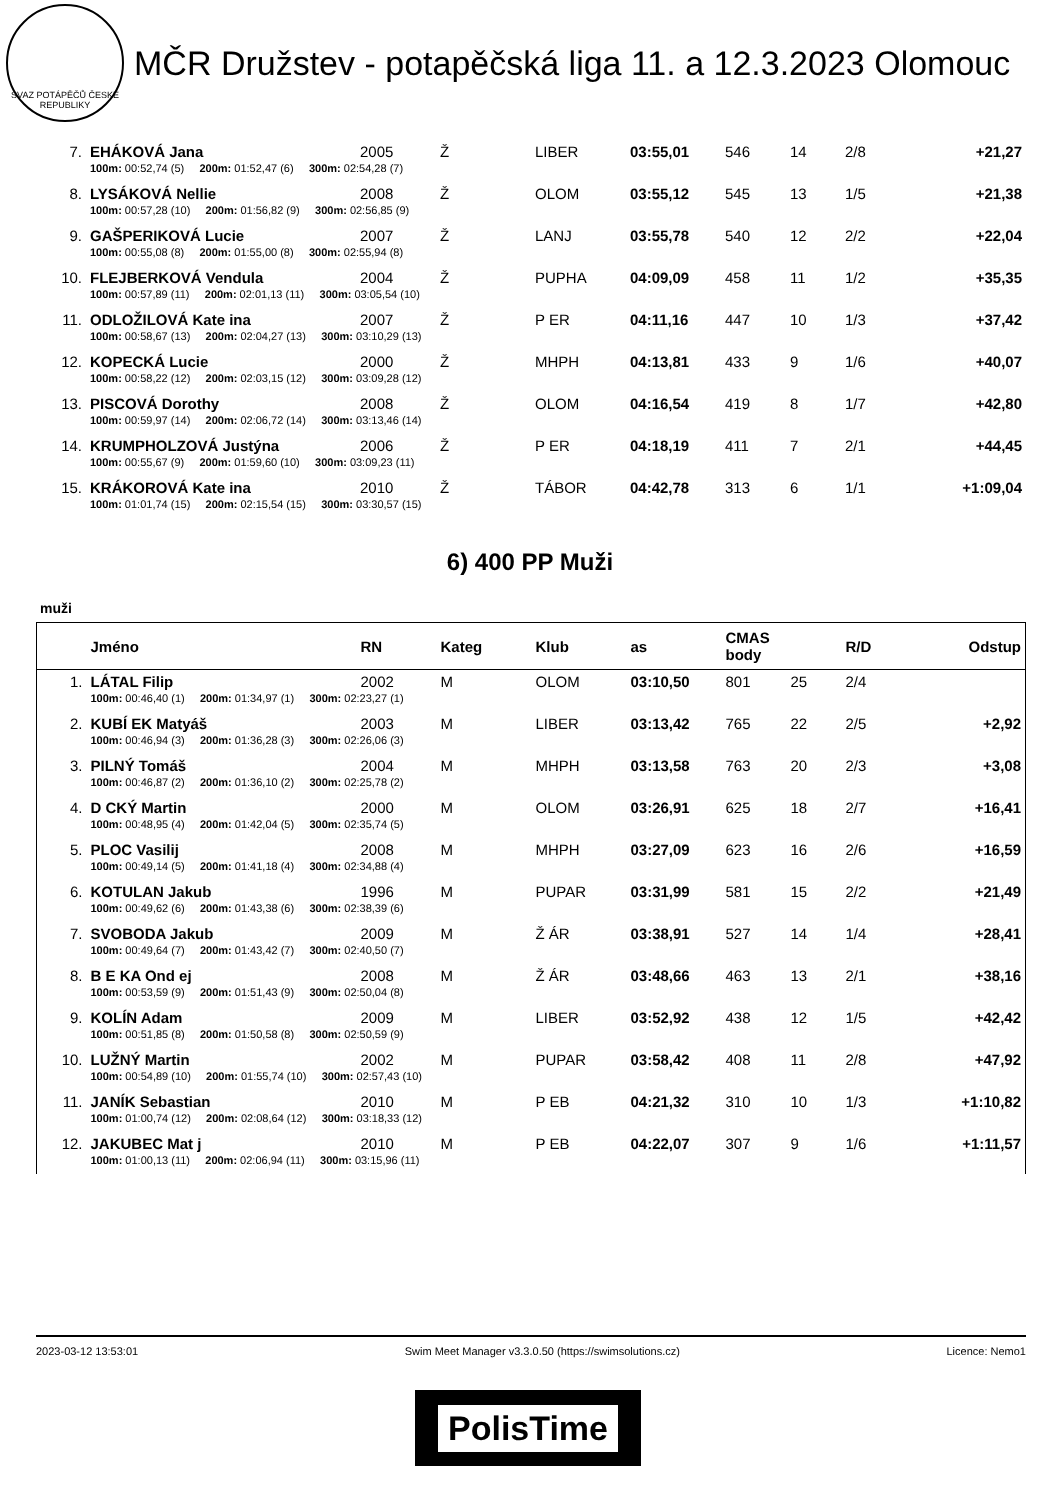SVAZ POTÁPĚČŮ ČESKÉ REPUBLIKY
MČR Družstev - potapěčská liga 11. a 12.3.2023 Olomouc
| 7. | EHÁKOVÁ Jana | 2005 | Ž | LIBER | 03:55,01 | 546 | 14 | 2/8 | +21,27 |
| | 100m: 00:52,74 (5) 200m: 01:52,47 (6) 300m: 02:54,28 (7) | | | | | | | | |
| 8. | LYSÁKOVÁ Nellie | 2008 | Ž | OLOM | 03:55,12 | 545 | 13 | 1/5 | +21,38 |
| | 100m: 00:57,28 (10) 200m: 01:56,82 (9) 300m: 02:56,85 (9) | | | | | | | | |
| 9. | GAŠPERIKOVÁ Lucie | 2007 | Ž | LANJ | 03:55,78 | 540 | 12 | 2/2 | +22,04 |
| | 100m: 00:55,08 (8) 200m: 01:55,00 (8) 300m: 02:55,94 (8) | | | | | | | | |
| 10. | FLEJBERKOVÁ Vendula | 2004 | Ž | PUPHA | 04:09,09 | 458 | 11 | 1/2 | +35,35 |
| | 100m: 00:57,89 (11) 200m: 02:01,13 (11) 300m: 03:05,54 (10) | | | | | | | | |
| 11. | ODLOŽILOVÁ Kate ina | 2007 | Ž | P ER | 04:11,16 | 447 | 10 | 1/3 | +37,42 |
| | 100m: 00:58,67 (13) 200m: 02:04,27 (13) 300m: 03:10,29 (13) | | | | | | | | |
| 12. | KOPECKÁ Lucie | 2000 | Ž | MHPH | 04:13,81 | 433 | 9 | 1/6 | +40,07 |
| | 100m: 00:58,22 (12) 200m: 02:03,15 (12) 300m: 03:09,28 (12) | | | | | | | | |
| 13. | PISCOVÁ Dorothy | 2008 | Ž | OLOM | 04:16,54 | 419 | 8 | 1/7 | +42,80 |
| | 100m: 00:59,97 (14) 200m: 02:06,72 (14) 300m: 03:13,46 (14) | | | | | | | | |
| 14. | KRUMPHOLZOVÁ Justýna | 2006 | Ž | P ER | 04:18,19 | 411 | 7 | 2/1 | +44,45 |
| | 100m: 00:55,67 (9) 200m: 01:59,60 (10) 300m: 03:09,23 (11) | | | | | | | | |
| 15. | KRÁKOROVÁ Kate ina | 2010 | Ž | TÁBOR | 04:42,78 | 313 | 6 | 1/1 | +1:09,04 |
| | 100m: 01:01,74 (15) 200m: 02:15,54 (15) 300m: 03:30,57 (15) | | | | | | | | |
6) 400 PP Muži
muži
| | Jméno | RN | Kateg | Klub | as | CMAS body | | R/D | Odstup |
| --- | --- | --- | --- | --- | --- | --- | --- | --- | --- |
| 1. | LÁTAL Filip | 2002 | M | OLOM | 03:10,50 | 801 | 25 | 2/4 | |
| | 100m: 00:46,40 (1) 200m: 01:34,97 (1) 300m: 02:23,27 (1) | | | | | | | | |
| 2. | KUBÍ EK Matyáš | 2003 | M | LIBER | 03:13,42 | 765 | 22 | 2/5 | +2,92 |
| | 100m: 00:46,94 (3) 200m: 01:36,28 (3) 300m: 02:26,06 (3) | | | | | | | | |
| 3. | PILNÝ Tomáš | 2004 | M | MHPH | 03:13,58 | 763 | 20 | 2/3 | +3,08 |
| | 100m: 00:46,87 (2) 200m: 01:36,10 (2) 300m: 02:25,78 (2) | | | | | | | | |
| 4. | D CKÝ Martin | 2000 | M | OLOM | 03:26,91 | 625 | 18 | 2/7 | +16,41 |
| | 100m: 00:48,95 (4) 200m: 01:42,04 (5) 300m: 02:35,74 (5) | | | | | | | | |
| 5. | PLOC Vasilij | 2008 | M | MHPH | 03:27,09 | 623 | 16 | 2/6 | +16,59 |
| | 100m: 00:49,14 (5) 200m: 01:41,18 (4) 300m: 02:34,88 (4) | | | | | | | | |
| 6. | KOTULAN Jakub | 1996 | M | PUPAR | 03:31,99 | 581 | 15 | 2/2 | +21,49 |
| | 100m: 00:49,62 (6) 200m: 01:43,38 (6) 300m: 02:38,39 (6) | | | | | | | | |
| 7. | SVOBODA Jakub | 2009 | M | Ž ÁR | 03:38,91 | 527 | 14 | 1/4 | +28,41 |
| | 100m: 00:49,64 (7) 200m: 01:43,42 (7) 300m: 02:40,50 (7) | | | | | | | | |
| 8. | B E KA Ond ej | 2008 | M | Ž ÁR | 03:48,66 | 463 | 13 | 2/1 | +38,16 |
| | 100m: 00:53,59 (9) 200m: 01:51,43 (9) 300m: 02:50,04 (8) | | | | | | | | |
| 9. | KOLÍN Adam | 2009 | M | LIBER | 03:52,92 | 438 | 12 | 1/5 | +42,42 |
| | 100m: 00:51,85 (8) 200m: 01:50,58 (8) 300m: 02:50,59 (9) | | | | | | | | |
| 10. | LUŽNÝ Martin | 2002 | M | PUPAR | 03:58,42 | 408 | 11 | 2/8 | +47,92 |
| | 100m: 00:54,89 (10) 200m: 01:55,74 (10) 300m: 02:57,43 (10) | | | | | | | | |
| 11. | JANÍK Sebastian | 2010 | M | P EB | 04:21,32 | 310 | 10 | 1/3 | +1:10,82 |
| | 100m: 01:00,74 (12) 200m: 02:08,64 (12) 300m: 03:18,33 (12) | | | | | | | | |
| 12. | JAKUBEC Mat j | 2010 | M | P EB | 04:22,07 | 307 | 9 | 1/6 | +1:11,57 |
| | 100m: 01:00,13 (11) 200m: 02:06,94 (11) 300m: 03:15,96 (11) | | | | | | | | |
2023-03-12 13:53:01 Swim Meet Manager v3.3.0.50 (https://swimsolutions.cz) Licence: Nemo1
PolisTime